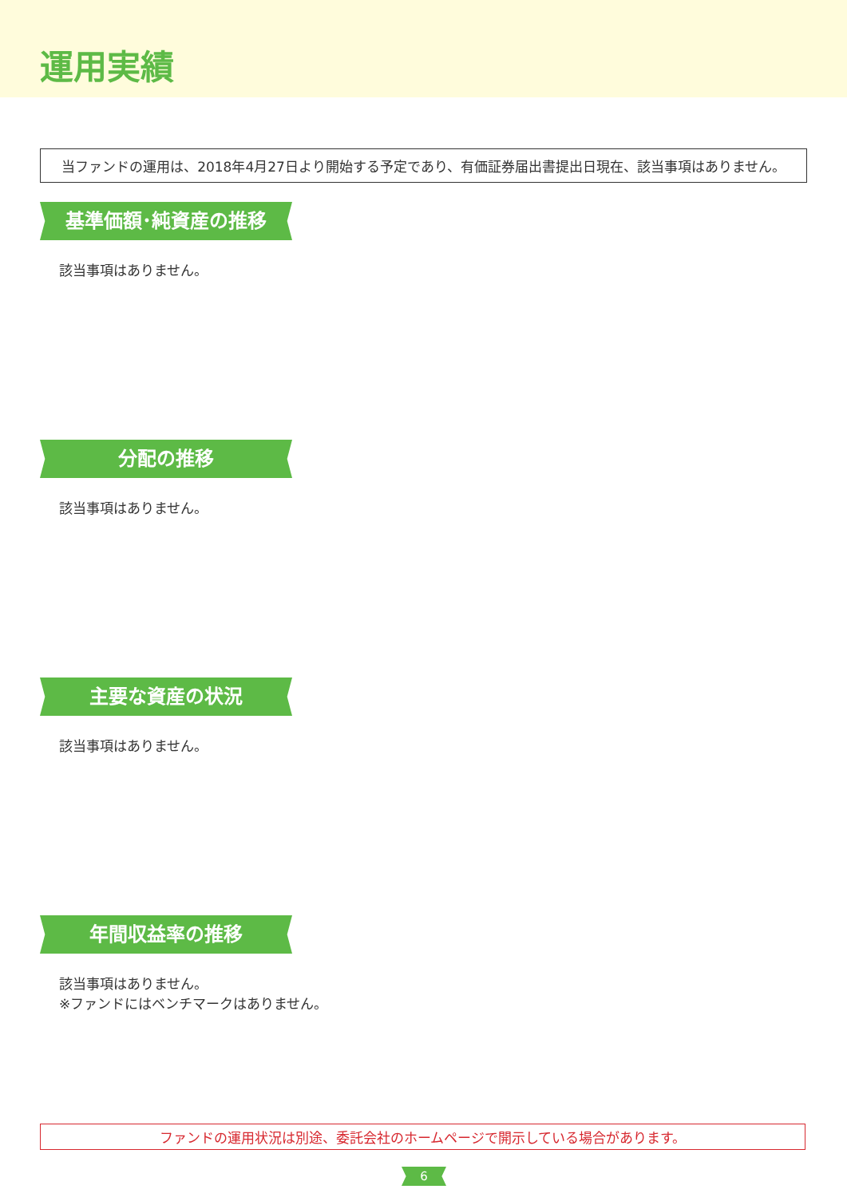運用実績
当ファンドの運用は、2018年4月27日より開始する予定であり、有価証券届出書提出日現在、該当事項はありません。
基準価額･純資産の推移
該当事項はありません。
分配の推移
該当事項はありません。
主要な資産の状況
該当事項はありません。
年間収益率の推移
該当事項はありません。
※ファンドにはベンチマークはありません。
ファンドの運用状況は別途、委託会社のホームページで開示している場合があります。
6